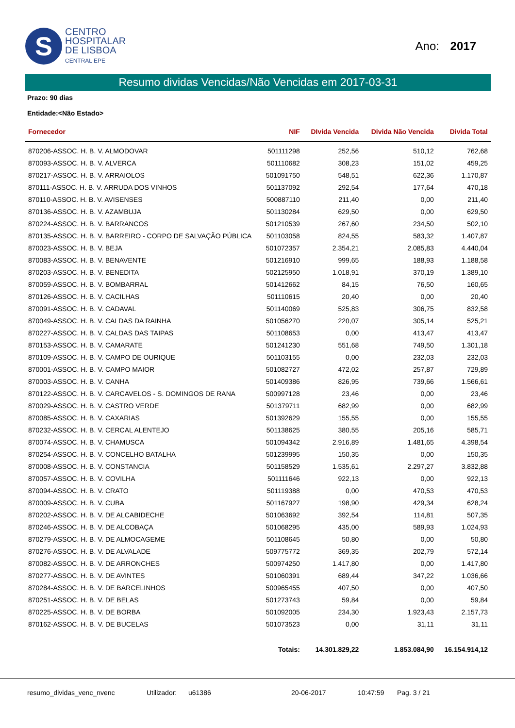S
CENTRO
HOSPITALAR
DE LISBOA
CENTRAL EPE
Ano: 2017
Resumo dividas Vencidas/Não Vencidas em 2017-03-31
Prazo: 90 dias
Entidade:<Não Estado>
| Fornecedor | NIF | DIvida Vencida | Divida Não Vencida | Divida Total |
| --- | --- | --- | --- | --- |
| 870206-ASSOC. H. B. V. ALMODOVAR | 501111298 | 252,56 | 510,12 | 762,68 |
| 870093-ASSOC. H. B. V. ALVERCA | 501110682 | 308,23 | 151,02 | 459,25 |
| 870217-ASSOC. H. B. V. ARRAIOLOS | 501091750 | 548,51 | 622,36 | 1.170,87 |
| 870111-ASSOC. H. B. V. ARRUDA DOS VINHOS | 501137092 | 292,54 | 177,64 | 470,18 |
| 870110-ASSOC. H. B. V. AVISENSES | 500887110 | 211,40 | 0,00 | 211,40 |
| 870136-ASSOC. H. B. V. AZAMBUJA | 501130284 | 629,50 | 0,00 | 629,50 |
| 870224-ASSOC. H. B. V. BARRANCOS | 501210539 | 267,60 | 234,50 | 502,10 |
| 870135-ASSOC. H. B. V. BARREIRO - CORPO DE SALVAÇÃO PÚBLICA | 501103058 | 824,55 | 583,32 | 1.407,87 |
| 870023-ASSOC. H. B. V. BEJA | 501072357 | 2.354,21 | 2.085,83 | 4.440,04 |
| 870083-ASSOC. H. B. V. BENAVENTE | 501216910 | 999,65 | 188,93 | 1.188,58 |
| 870203-ASSOC. H. B. V. BENEDITA | 502125950 | 1.018,91 | 370,19 | 1.389,10 |
| 870059-ASSOC. H. B. V. BOMBARRAL | 501412662 | 84,15 | 76,50 | 160,65 |
| 870126-ASSOC. H. B. V. CACILHAS | 501110615 | 20,40 | 0,00 | 20,40 |
| 870091-ASSOC. H. B. V. CADAVAL | 501140069 | 525,83 | 306,75 | 832,58 |
| 870049-ASSOC. H. B. V. CALDAS DA RAINHA | 501056270 | 220,07 | 305,14 | 525,21 |
| 870227-ASSOC. H. B. V. CALDAS DAS TAIPAS | 501108653 | 0,00 | 413,47 | 413,47 |
| 870153-ASSOC. H. B. V. CAMARATE | 501241230 | 551,68 | 749,50 | 1.301,18 |
| 870109-ASSOC. H. B. V. CAMPO DE OURIQUE | 501103155 | 0,00 | 232,03 | 232,03 |
| 870001-ASSOC. H. B. V. CAMPO MAIOR | 501082727 | 472,02 | 257,87 | 729,89 |
| 870003-ASSOC. H. B. V. CANHA | 501409386 | 826,95 | 739,66 | 1.566,61 |
| 870122-ASSOC. H. B. V. CARCAVELOS - S. DOMINGOS DE RANA | 500997128 | 23,46 | 0,00 | 23,46 |
| 870029-ASSOC. H. B. V. CASTRO VERDE | 501379711 | 682,99 | 0,00 | 682,99 |
| 870085-ASSOC. H. B. V. CAXARIAS | 501392629 | 155,55 | 0,00 | 155,55 |
| 870232-ASSOC. H. B. V. CERCAL ALENTEJO | 501138625 | 380,55 | 205,16 | 585,71 |
| 870074-ASSOC. H. B. V. CHAMUSCA | 501094342 | 2.916,89 | 1.481,65 | 4.398,54 |
| 870254-ASSOC. H. B. V. CONCELHO BATALHA | 501239995 | 150,35 | 0,00 | 150,35 |
| 870008-ASSOC. H. B. V. CONSTANCIA | 501158529 | 1.535,61 | 2.297,27 | 3.832,88 |
| 870057-ASSOC. H. B. V. COVILHA | 501111646 | 922,13 | 0,00 | 922,13 |
| 870094-ASSOC. H. B. V. CRATO | 501119388 | 0,00 | 470,53 | 470,53 |
| 870009-ASSOC. H. B. V. CUBA | 501167927 | 198,90 | 429,34 | 628,24 |
| 870202-ASSOC. H. B. V. DE ALCABIDECHE | 501063692 | 392,54 | 114,81 | 507,35 |
| 870246-ASSOC. H. B. V. DE ALCOBAÇA | 501068295 | 435,00 | 589,93 | 1.024,93 |
| 870279-ASSOC. H. B. V. DE ALMOCAGEME | 501108645 | 50,80 | 0,00 | 50,80 |
| 870276-ASSOC. H. B. V. DE ALVALADE | 509775772 | 369,35 | 202,79 | 572,14 |
| 870082-ASSOC. H. B. V. DE ARRONCHES | 500974250 | 1.417,80 | 0,00 | 1.417,80 |
| 870277-ASSOC. H. B. V. DE AVINTES | 501060391 | 689,44 | 347,22 | 1.036,66 |
| 870284-ASSOC. H. B. V. DE BARCELINHOS | 500965455 | 407,50 | 0,00 | 407,50 |
| 870251-ASSOC. H. B. V. DE BELAS | 501273743 | 59,84 | 0,00 | 59,84 |
| 870225-ASSOC. H. B. V. DE BORBA | 501092005 | 234,30 | 1.923,43 | 2.157,73 |
| 870162-ASSOC. H. B. V. DE BUCELAS | 501073523 | 0,00 | 31,11 | 31,11 |
| | Totais: | 14.301.829,22 | 1.853.084,90 | 16.154.914,12 |
resumo_dividas_venc_nvenc Utilizador: u61386 20-06-2017 10:47:59 Pag. 3 / 21